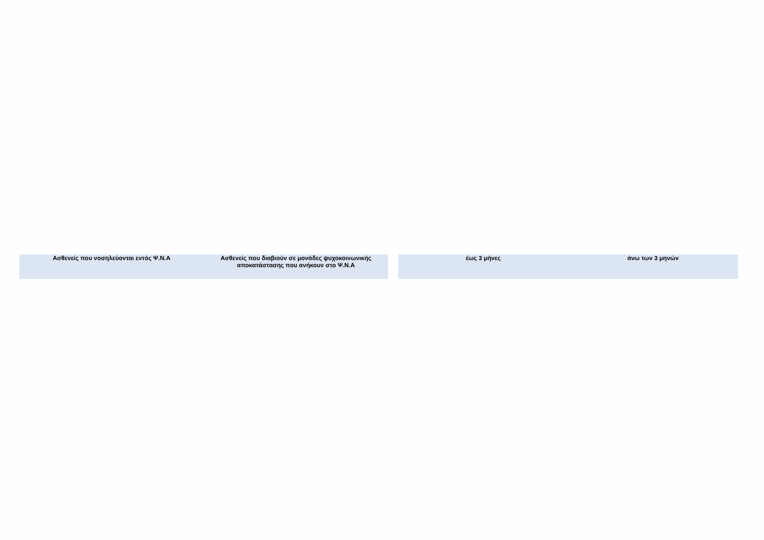| Ασθενείς που νοσηλεύονται εντός Ψ.Ν.Α | Ασθενείς που διαβιούν σε μονάδες ψυχοκοινωνικής αποκατάστασης που ανήκουν στο Ψ.Ν.Α |
| --- | --- |
| έως 3 μήνες | άνω των 3 μηνών |
| --- | --- |